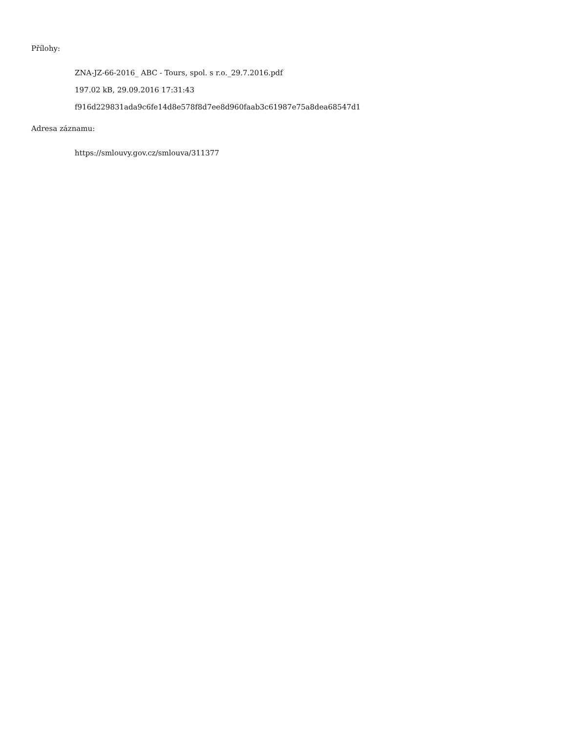Přílohy:
ZNA-JZ-66-2016_ ABC - Tours, spol. s r.o._29.7.2016.pdf
197.02 kB, 29.09.2016 17:31:43
f916d229831ada9c6fe14d8e578f8d7ee8d960faab3c61987e75a8dea68547d1
Adresa záznamu:
https://smlouvy.gov.cz/smlouva/311377